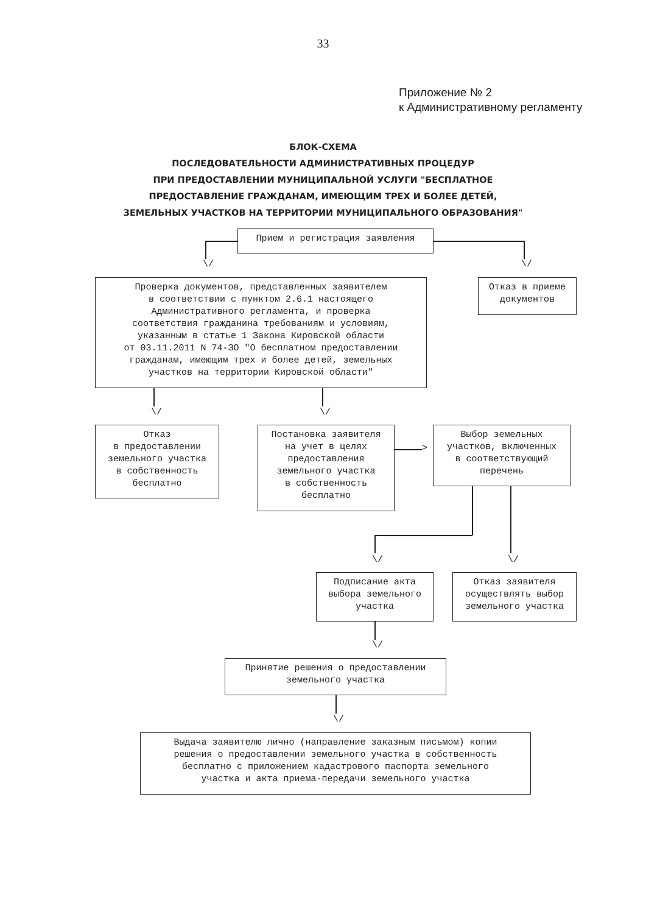33
Приложение № 2
к Административному регламенту
БЛОК-СХЕМА
ПОСЛЕДОВАТЕЛЬНОСТИ АДМИНИСТРАТИВНЫХ ПРОЦЕДУР
ПРИ ПРЕДОСТАВЛЕНИИ МУНИЦИПАЛЬНОЙ УСЛУГИ "БЕСПЛАТНОЕ
ПРЕДОСТАВЛЕНИЕ ГРАЖДАНАМ, ИМЕЮЩИМ ТРЕХ И БОЛЕЕ ДЕТЕЙ,
ЗЕМЕЛЬНЫХ УЧАСТКОВ НА ТЕРРИТОРИИ МУНИЦИПАЛЬНОГО ОБРАЗОВАНИЯ"
Прием и регистрация заявления
\/ \/
Проверка документов, представленных заявителем
в соответствии с пунктом 2.6.1 настоящего
Административного регламента, и проверка
соответствия гражданина требованиям и условиям,
указанным в статье 1 Закона Кировской области
от 03.11.2011 N 74-ЗО "О бесплатном предоставлении
гражданам, имеющим трех и более детей, земельных
участков на территории Кировской области"
Отказ в приеме
документов
\/ \/
Отказ
в предоставлении
земельного участка
в собственность
бесплатно
Постановка заявителя
на учет в целях
предоставления
земельного участка
в собственность
бесплатно
>
Выбор земельных
участков, включенных
в соответствующий
перечень
\/ \/
Подписание акта
выбора земельного
участка
Отказ заявителя
осуществлять выбор
земельного участка
\/
Принятие решения о предоставлении
земельного участка
\/
Выдача заявителю лично (направление заказным письмом) копии
решения о предоставлении земельного участка в собственность
бесплатно с приложением кадастрового паспорта земельного
участка и акта приема-передачи земельного участка